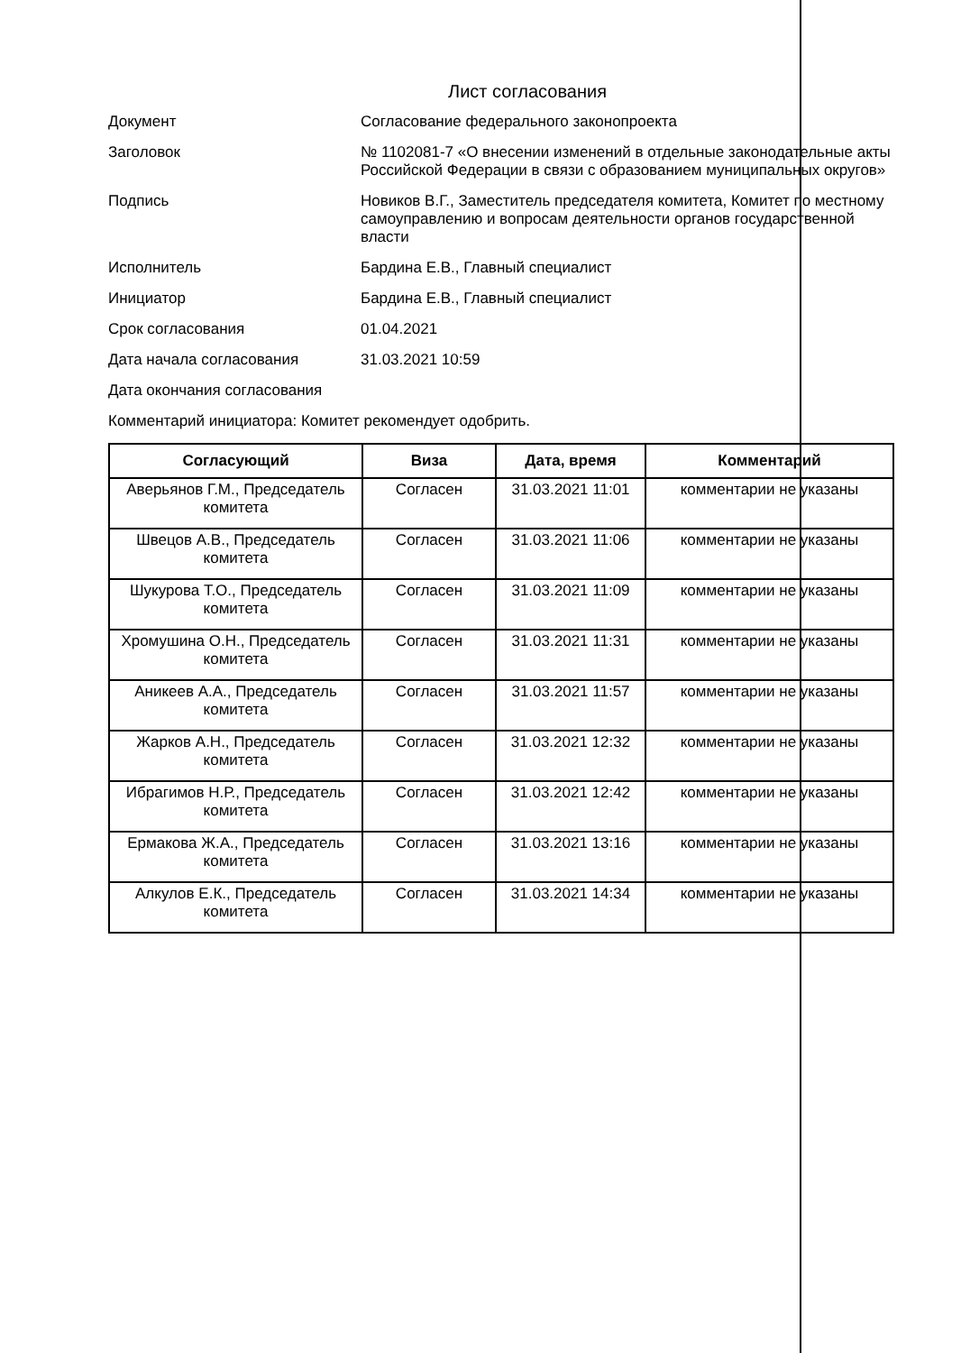Лист согласования
Документ Согласование федерального законопроекта
Заголовок № 1102081-7 «О внесении изменений в отдельные законодательные акты Российской Федерации в связи с образованием муниципальных округов»
Подпись Новиков В.Г., Заместитель председателя комитета, Комитет по местному самоуправлению и вопросам деятельности органов государственной власти
Исполнитель Бардина Е.В., Главный специалист
Инициатор Бардина Е.В., Главный специалист
Срок согласования 01.04.2021
Дата начала согласования 31.03.2021 10:59
Дата окончания согласования
Комментарий инициатора: Комитет рекомендует одобрить.
| Согласующий | Виза | Дата, время | Комментарий |
| --- | --- | --- | --- |
| Аверьянов Г.М., Председатель комитета | Согласен | 31.03.2021 11:01 | комментарии не указаны |
| Швецов А.В., Председатель комитета | Согласен | 31.03.2021 11:06 | комментарии не указаны |
| Шукурова Т.О., Председатель комитета | Согласен | 31.03.2021 11:09 | комментарии не указаны |
| Хромушина О.Н., Председатель комитета | Согласен | 31.03.2021 11:31 | комментарии не указаны |
| Аникеев А.А., Председатель комитета | Согласен | 31.03.2021 11:57 | комментарии не указаны |
| Жарков А.Н., Председатель комитета | Согласен | 31.03.2021 12:32 | комментарии не указаны |
| Ибрагимов Н.Р., Председатель комитета | Согласен | 31.03.2021 12:42 | комментарии не указаны |
| Ермакова Ж.А., Председатель комитета | Согласен | 31.03.2021 13:16 | комментарии не указаны |
| Алкулов Е.К., Председатель комитета | Согласен | 31.03.2021 14:34 | комментарии не указаны |